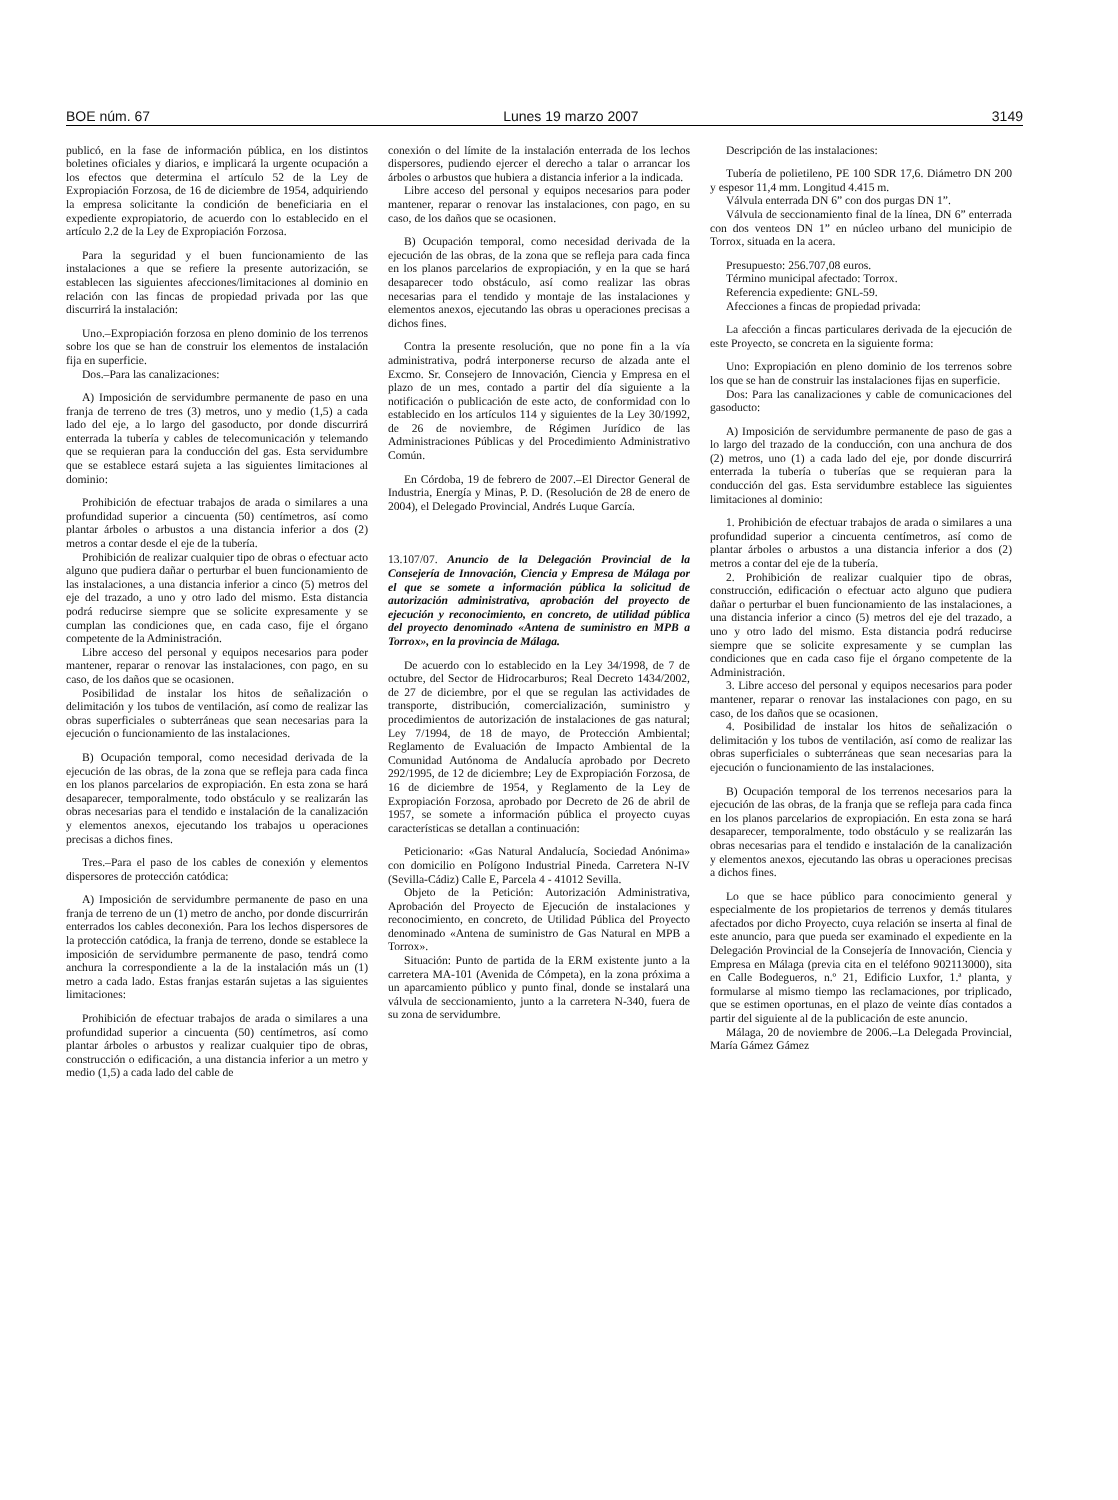BOE núm. 67 Lunes 19 marzo 2007 3149
publicó, en la fase de información pública, en los distintos boletines oficiales y diarios, e implicará la urgente ocupación a los efectos que determina el artículo 52 de la Ley de Expropiación Forzosa, de 16 de diciembre de 1954, adquiriendo la empresa solicitante la condición de beneficiaria en el expediente expropiatorio, de acuerdo con lo establecido en el artículo 2.2 de la Ley de Expropiación Forzosa.
Para la seguridad y el buen funcionamiento de las instalaciones a que se refiere la presente autorización, se establecen las siguientes afecciones/limitaciones al dominio en relación con las fincas de propiedad privada por las que discurrirá la instalación:
Uno.–Expropiación forzosa en pleno dominio de los terrenos sobre los que se han de construir los elementos de instalación fija en superficie.
Dos.–Para las canalizaciones:
A) Imposición de servidumbre permanente de paso en una franja de terreno de tres (3) metros, uno y medio (1,5) a cada lado del eje, a lo largo del gasoducto, por donde discurrirá enterrada la tubería y cables de telecomunicación y telemando que se requieran para la conducción del gas. Esta servidumbre que se establece estará sujeta a las siguientes limitaciones al dominio:
Prohibición de efectuar trabajos de arada o similares a una profundidad superior a cincuenta (50) centímetros, así como plantar árboles o arbustos a una distancia inferior a dos (2) metros a contar desde el eje de la tubería.
Prohibición de realizar cualquier tipo de obras o efectuar acto alguno que pudiera dañar o perturbar el buen funcionamiento de las instalaciones, a una distancia inferior a cinco (5) metros del eje del trazado, a uno y otro lado del mismo. Esta distancia podrá reducirse siempre que se solicite expresamente y se cumplan las condiciones que, en cada caso, fije el órgano competente de la Administración.
Libre acceso del personal y equipos necesarios para poder mantener, reparar o renovar las instalaciones, con pago, en su caso, de los daños que se ocasionen.
Posibilidad de instalar los hitos de señalización o delimitación y los tubos de ventilación, así como de realizar las obras superficiales o subterráneas que sean necesarias para la ejecución o funcionamiento de las instalaciones.
B) Ocupación temporal, como necesidad derivada de la ejecución de las obras, de la zona que se refleja para cada finca en los planos parcelarios de expropiación. En esta zona se hará desaparecer, temporalmente, todo obstáculo y se realizarán las obras necesarias para el tendido e instalación de la canalización y elementos anexos, ejecutando los trabajos u operaciones precisas a dichos fines.
Tres.–Para el paso de los cables de conexión y elementos dispersores de protección catódica:
A) Imposición de servidumbre permanente de paso en una franja de terreno de un (1) metro de ancho, por donde discurrirán enterrados los cables deconexión. Para los lechos dispersores de la protección catódica, la franja de terreno, donde se establece la imposición de servidumbre permanente de paso, tendrá como anchura la correspondiente a la de la instalación más un (1) metro a cada lado. Estas franjas estarán sujetas a las siguientes limitaciones:
Prohibición de efectuar trabajos de arada o similares a una profundidad superior a cincuenta (50) centímetros, así como plantar árboles o arbustos y realizar cualquier tipo de obras, construcción o edificación, a una distancia inferior a un metro y medio (1,5) a cada lado del cable de
conexión o del límite de la instalación enterrada de los lechos dispersores, pudiendo ejercer el derecho a talar o arrancar los árboles o arbustos que hubiera a distancia inferior a la indicada.
Libre acceso del personal y equipos necesarios para poder mantener, reparar o renovar las instalaciones, con pago, en su caso, de los daños que se ocasionen.
B) Ocupación temporal, como necesidad derivada de la ejecución de las obras, de la zona que se refleja para cada finca en los planos parcelarios de expropiación, y en la que se hará desaparecer todo obstáculo, así como realizar las obras necesarias para el tendido y montaje de las instalaciones y elementos anexos, ejecutando las obras u operaciones precisas a dichos fines.
Contra la presente resolución, que no pone fin a la vía administrativa, podrá interponerse recurso de alzada ante el Excmo. Sr. Consejero de Innovación, Ciencia y Empresa en el plazo de un mes, contado a partir del día siguiente a la notificación o publicación de este acto, de conformidad con lo establecido en los artículos 114 y siguientes de la Ley 30/1992, de 26 de noviembre, de Régimen Jurídico de las Administraciones Públicas y del Procedimiento Administrativo Común.
En Córdoba, 19 de febrero de 2007.–El Director General de Industria, Energía y Minas, P. D. (Resolución de 28 de enero de 2004), el Delegado Provincial, Andrés Luque García.
13.107/07. Anuncio de la Delegación Provincial de la Consejería de Innovación, Ciencia y Empresa de Málaga por el que se somete a información pública la solicitud de autorización administrativa, aprobación del proyecto de ejecución y reconocimiento, en concreto, de utilidad pública del proyecto denominado «Antena de suministro en MPB a Torrox», en la provincia de Málaga.
De acuerdo con lo establecido en la Ley 34/1998, de 7 de octubre, del Sector de Hidrocarburos; Real Decreto 1434/2002, de 27 de diciembre, por el que se regulan las actividades de transporte, distribución, comercialización, suministro y procedimientos de autorización de instalaciones de gas natural; Ley 7/1994, de 18 de mayo, de Protección Ambiental; Reglamento de Evaluación de Impacto Ambiental de la Comunidad Autónoma de Andalucía aprobado por Decreto 292/1995, de 12 de diciembre; Ley de Expropiación Forzosa, de 16 de diciembre de 1954, y Reglamento de la Ley de Expropiación Forzosa, aprobado por Decreto de 26 de abril de 1957, se somete a información pública el proyecto cuyas características se detallan a continuación:
Peticionario: «Gas Natural Andalucía, Sociedad Anónima» con domicilio en Polígono Industrial Pineda. Carretera N-IV (Sevilla-Cádiz) Calle E, Parcela 4 - 41012 Sevilla.
Objeto de la Petición: Autorización Administrativa, Aprobación del Proyecto de Ejecución de instalaciones y reconocimiento, en concreto, de Utilidad Pública del Proyecto denominado «Antena de suministro de Gas Natural en MPB a Torrox».
Situación: Punto de partida de la ERM existente junto a la carretera MA-101 (Avenida de Cómpeta), en la zona próxima a un aparcamiento público y punto final, donde se instalará una válvula de seccionamiento, junto a la carretera N-340, fuera de su zona de servidumbre.
Descripción de las instalaciones:
Tubería de polietileno, PE 100 SDR 17,6. Diámetro DN 200 y espesor 11,4 mm. Longitud 4.415 m.
Válvula enterrada DN 6” con dos purgas DN 1”.
Válvula de seccionamiento final de la línea, DN 6” enterrada con dos venteos DN 1” en núcleo urbano del municipio de Torrox, situada en la acera.
Presupuesto: 256.707,08 euros.
Término municipal afectado: Torrox.
Referencia expediente: GNL-59.
Afecciones a fincas de propiedad privada:
La afección a fincas particulares derivada de la ejecución de este Proyecto, se concreta en la siguiente forma:
Uno: Expropiación en pleno dominio de los terrenos sobre los que se han de construir las instalaciones fijas en superficie.
Dos: Para las canalizaciones y cable de comunicaciones del gasoducto:
A) Imposición de servidumbre permanente de paso de gas a lo largo del trazado de la conducción, con una anchura de dos (2) metros, uno (1) a cada lado del eje, por donde discurrirá enterrada la tubería o tuberías que se requieran para la conducción del gas. Esta servidumbre establece las siguientes limitaciones al dominio:
1. Prohibición de efectuar trabajos de arada o similares a una profundidad superior a cincuenta centímetros, así como de plantar árboles o arbustos a una distancia inferior a dos (2) metros a contar del eje de la tubería.
2. Prohibición de realizar cualquier tipo de obras, construcción, edificación o efectuar acto alguno que pudiera dañar o perturbar el buen funcionamiento de las instalaciones, a una distancia inferior a cinco (5) metros del eje del trazado, a uno y otro lado del mismo. Esta distancia podrá reducirse siempre que se solicite expresamente y se cumplan las condiciones que en cada caso fije el órgano competente de la Administración.
3. Libre acceso del personal y equipos necesarios para poder mantener, reparar o renovar las instalaciones con pago, en su caso, de los daños que se ocasionen.
4. Posibilidad de instalar los hitos de señalización o delimitación y los tubos de ventilación, así como de realizar las obras superficiales o subterráneas que sean necesarias para la ejecución o funcionamiento de las instalaciones.
B) Ocupación temporal de los terrenos necesarios para la ejecución de las obras, de la franja que se refleja para cada finca en los planos parcelarios de expropiación. En esta zona se hará desaparecer, temporalmente, todo obstáculo y se realizarán las obras necesarias para el tendido e instalación de la canalización y elementos anexos, ejecutando las obras u operaciones precisas a dichos fines.
Lo que se hace público para conocimiento general y especialmente de los propietarios de terrenos y demás titulares afectados por dicho Proyecto, cuya relación se inserta al final de este anuncio, para que pueda ser examinado el expediente en la Delegación Provincial de la Consejería de Innovación, Ciencia y Empresa en Málaga (previa cita en el teléfono 902113000), sita en Calle Bodegueros, n.º 21, Edificio Luxfor, 1.ª planta, y formularse al mismo tiempo las reclamaciones, por triplicado, que se estimen oportunas, en el plazo de veinte días contados a partir del siguiente al de la publicación de este anuncio.
Málaga, 20 de noviembre de 2006.–La Delegada Provincial, María Gámez Gámez